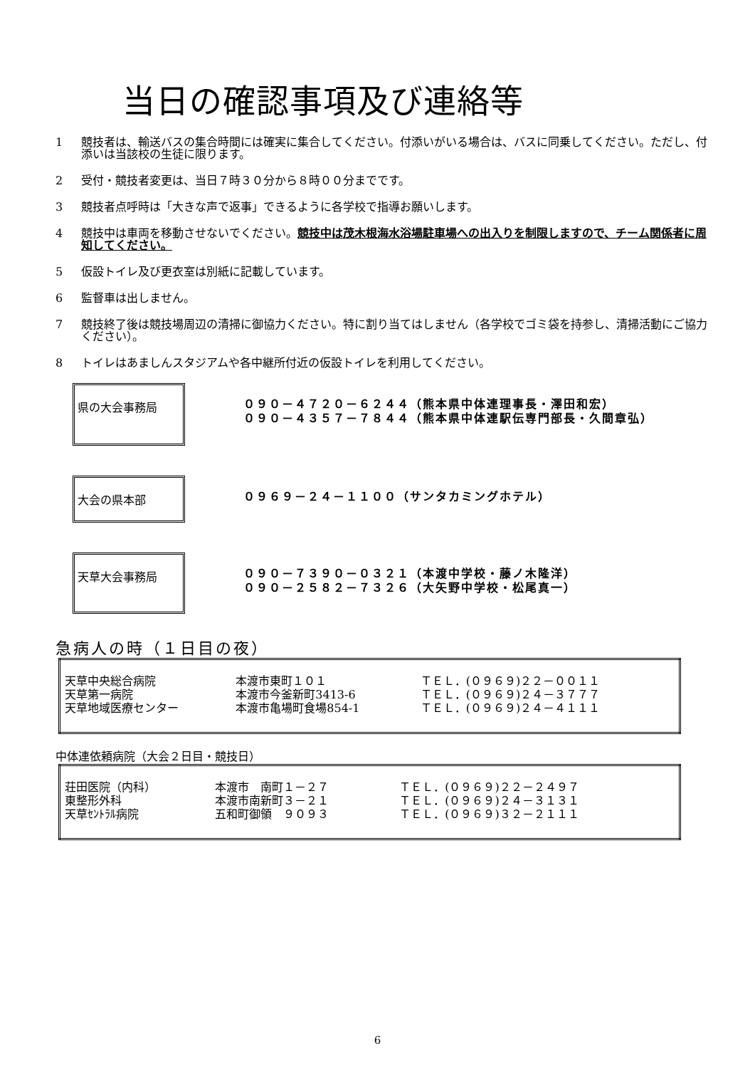当日の確認事項及び連絡等
1 競技者は、輸送バスの集合時間には確実に集合してください。付添いがいる場合は、バスに同乗してください。ただし、付添いは当該校の生徒に限ります。
2 受付・競技者変更は、当日７時３０分から８時００分までです。
3 競技者点呼時は「大きな声で返事」できるように各学校で指導お願いします。
4 競技中は車両を移動させないでください。競技中は茂木根海水浴場駐車場への出入りを制限しますので、チーム関係者に周知してください。
5 仮設トイレ及び更衣室は別紙に記載しています。
6 監督車は出しません。
7 競技終了後は競技場周辺の清掃に御協力ください。特に割り当てはしません（各学校でゴミ袋を持参し、清掃活動にご協力ください）。
8 トイレはあましんスタジアムや各中継所付近の仮設トイレを利用してください。
県の大会事務局
０９０－４７２０－６２４４（熊本県中体連理事長・澤田和宏）
０９０－４３５７－７８４４（熊本県中体連駅伝専門部長・久間章弘）
大会の県本部
０９６９－２４－１１００（サンタカミングホテル）
天草大会事務局
０９０－７３９０－０３２１（本渡中学校・藤ノ木隆洋）
０９０－２５８２－７３２６（大矢野中学校・松尾真一）
急病人の時（１日目の夜）
| 天草中央総合病院 | 本渡市東町１０１ | ＴＥＬ．(０９６９)２２－００１１ |
| 天草第一病院 | 本渡市今釜新町3413-6 | ＴＥＬ．(０９６９)２４－３７７７ |
| 天草地域医療センター | 本渡市亀場町食場854-1 | ＴＥＬ．(０９６９)２４－４１１１ |
中体連依頼病院（大会２日目・競技日）
| 荘田医院（内科） | 本渡市 南町１－２７ | ＴＥＬ．(０９６９)２２－２４９７ |
| 東整形外科 | 本渡市南新町３－２１ | ＴＥＬ．(０９６９)２４－３１３１ |
| 天草ｾﾝﾄﾗﾙ病院 | 五和町御領 ９０９３ | ＴＥＬ．(０９６９)３２－２１１１ |
6